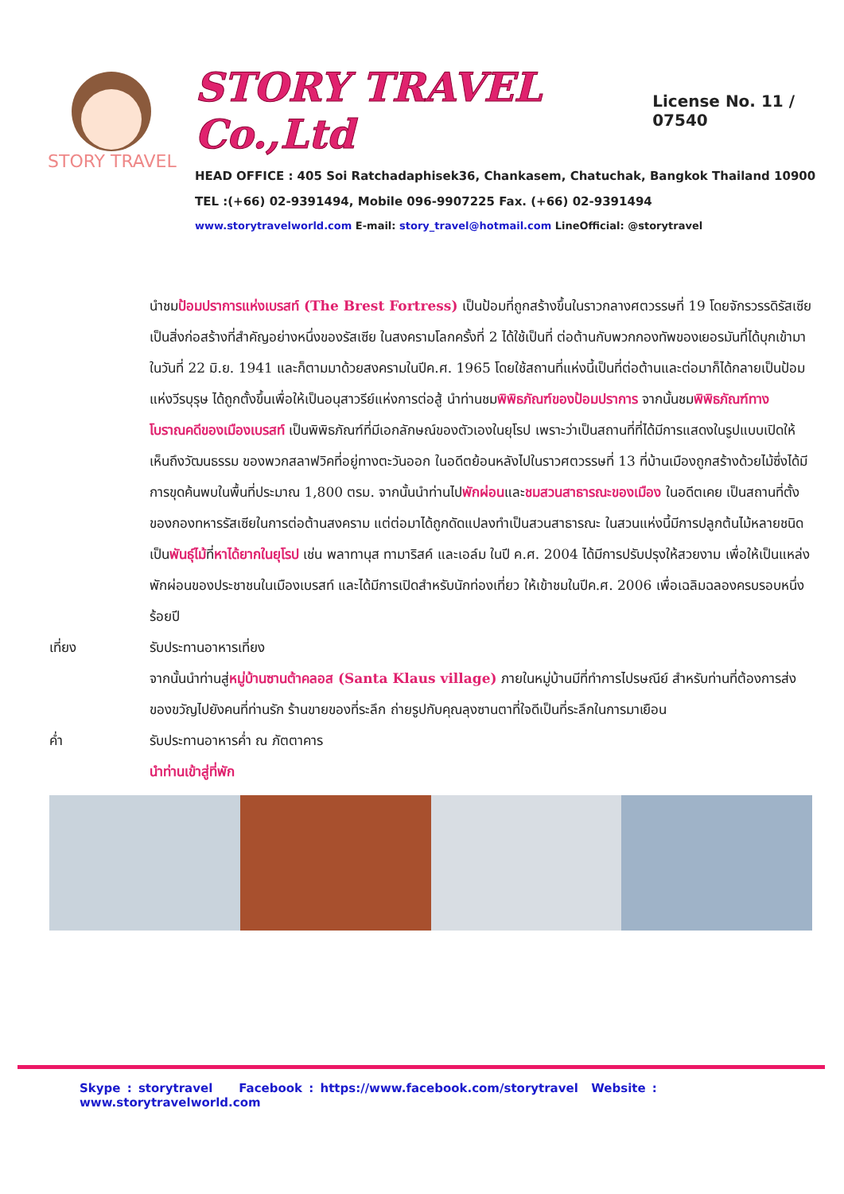STORY TRAVEL
STORY TRAVEL Co.,Ltd License No. 11 / 07540
HEAD OFFICE : 405 Soi Ratchadaphisek36, Chankasem, Chatuchak, Bangkok Thailand 10900
TEL :(+66) 02-9391494, Mobile 096-9907225 Fax. (+66) 02-9391494
www.storytravelworld.com E-mail: story_travel@hotmail.com LineOfficial: @storytravel
นำชมป้อมปราการแห่งเบรสท์ (The Brest Fortress) เป็นป้อมที่ถูกสร้างขึ้นในราวกลางศตวรรษที่ 19 โดยจักรวรรดิรัสเซียเป็นสิ่งก่อสร้างที่สำคัญอย่างหนึ่งของรัสเซีย ในสงครามโลกครั้งที่ 2 ได้ใช้เป็นที่ ต่อต้านกับพวกกองทัพของเยอรมันที่ได้บุกเข้ามาในวันที่ 22 มิ.ย. 1941 และก็ตามมาด้วยสงครามในปีค.ศ. 1965 โดยใช้สถานที่แห่งนี้เป็นที่ต่อต้านและต่อมาก็ได้กลายเป็นป้อมแห่งวีรบุรุษ ได้ถูกตั้งขึ้นเพื่อให้เป็นอนุสาวรีย์แห่งการต่อสู้ นำท่านชมพิพิธภัณฑ์ของป้อมปราการ จากนั้นชมพิพิธภัณฑ์ทางโบราณคดีของเมืองเบรสท์ เป็นพิพิธภัณฑ์ที่มีเอกลักษณ์ของตัวเองในยุโรป เพราะว่าเป็นสถานที่ที่ได้มีการแสดงในรูปแบบเปิดให้เห็นถึงวัฒนธรรม ของพวกสลาฟวิคที่อยู่ทางตะวันออก ในอดีตย้อนหลังไปในราวศตวรรษที่ 13 ที่บ้านเมืองถูกสร้างด้วยไม้ซึ่งได้มีการขุดค้นพบในพื้นที่ประมาณ 1,800 ตรม. จากนั้นนำท่านไปพักผ่อนและชมสวนสาธารณะของเมือง ในอดีตเคย เป็นสถานที่ตั้งของกองทหารรัสเซียในการต่อต้านสงคราม แต่ต่อมาได้ถูกดัดแปลงทำเป็นสวนสาธารณะ ในสวนแห่งนี้มีการปลูกต้นไม้หลายชนิด เป็นพันธุ์ไม้ที่หาได้ยากในยุโรป เช่น พลาทานุส ทามาริสค์ และเอล์ม ในปี ค.ศ. 2004 ได้มีการปรับปรุงให้สวยงาม เพื่อให้เป็นแหล่งพักผ่อนของประชาชนในเมืองเบรสท์ และได้มีการเปิดสำหรับนักท่องเที่ยว ให้เข้าชมในปีค.ศ. 2006 เพื่อเฉลิมฉลองครบรอบหนึ่งร้อยปี
เที่ยง รับประทานอาหารเที่ยง
จากนั้นนำท่านสู่หมู่บ้านซานต้าคลอส (Santa Klaus village) ภายในหมู่บ้านมีที่ทำการไปรษณีย์ สำหรับท่านที่ต้องการส่งของขวัญไปยังคนที่ท่านรัก ร้านขายของที่ระลึก ถ่ายรูปกับคุณลุงซานตาที่ใจดีเป็นที่ระลึกในการมาเยือน
ค่ำ รับประทานอาหารค่ำ ณ ภัตตาคาร
นำท่านเข้าสู่ที่พัก
Skype : storytravel Facebook : https://www.facebook.com/storytravel Website : www.storytravelworld.com